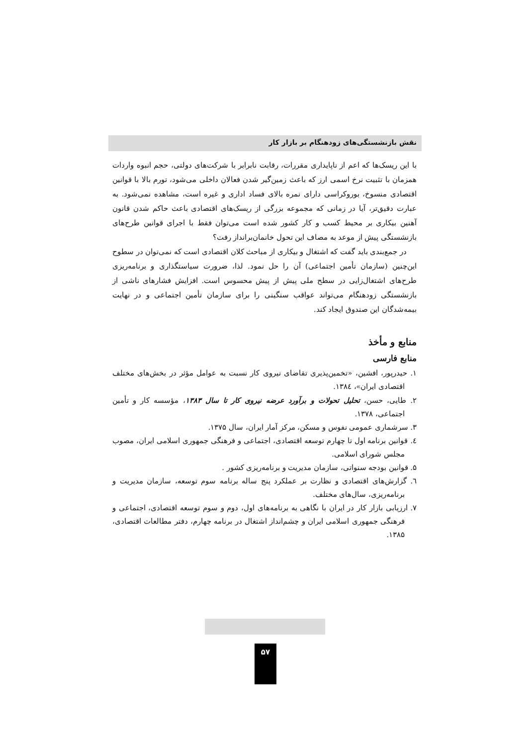نقش بازنشستگی‌های زودهنگام بر بازار کار
با این ریسک‌ها که اعم از ناپایداری مقررات، رقابت نابرابر با شرکت‌های دولتی، حجم انبوه واردات همزمان با تثبیت نرخ اسمی ارز که باعث زمین‌گیر شدن فعالان داخلی می‌شود، تورم بالا با قوانین اقتصادی منسوخ، بوروکراسی دارای نمره بالای فساد اداری و غیره است، مشاهده نمی‌شود. به عبارت دقیق‌تر، آیا در زمانی که مجموعه بزرگی از ریسک‌های اقتصادی باعث حاکم شدن قانون آهنین بیکاری بر محیط کسب و کار کشور شده است می‌توان فقط با اجرای قوانین طرح‌های بازنشستگی پیش از موعد به مصاف این تحول خانمان‌برانداز رفت؟
در جمع‌بندی باید گفت که اشتغال و بیکاری از مباحث کلان اقتصادی است که نمی‌توان در سطوح این‌چنین (سازمان تأمین اجتماعی) آن را حل نمود. لذا، ضرورت سیاستگذاری و برنامه‌ریزی طرح‌های اشتغال‌زایی در سطح ملی پیش از پیش محسوس است. افزایش فشارهای ناشی از بازنشستگی زودهنگام می‌تواند عواقب سنگینی را برای سازمان تأمین اجتماعی و در نهایت بیمه‌شدگان این صندوق ایجاد کند.
منابع و مأخذ
منابع فارسی
۱. حیدرپور، افشین، «تخمین‌پذیری تقاضای نیروی کار نسبت به عوامل مؤثر در بخش‌های مختلف اقتصادی ایران»، ۱۳۸٤.
۲. طایی، حسن، تحلیل تحولات و برآورد عرضه نیروی کار تا سال ۱۳۸۳، مؤسسه کار و تأمین اجتماعی، ۱۳۷۸.
۳. سرشماری عمومی نفوس و مسکن، مرکز آمار ایران، سال ۱۳۷۵.
٤. قوانین برنامه اول تا چهارم توسعه اقتصادی، اجتماعی و فرهنگی جمهوری اسلامی ایران، مصوب مجلس شورای اسلامی.
۵. قوانین بودجه سنواتی، سازمان مدیریت و برنامه‌ریزی کشور .
٦. گزارش‌های اقتصادی و نظارت بر عملکرد پنج ساله برنامه سوم توسعه، سازمان مدیریت و برنامه‌ریزی، سال‌های مختلف.
۷. ارزیابی بازار کار در ایران با نگاهی به برنامه‌های اول، دوم و سوم توسعه اقتصادی، اجتماعی و فرهنگی جمهوری اسلامی ایران و چشم‌انداز اشتغال در برنامه چهارم، دفتر مطالعات اقتصادی، ۱۳۸۵.
۵۷